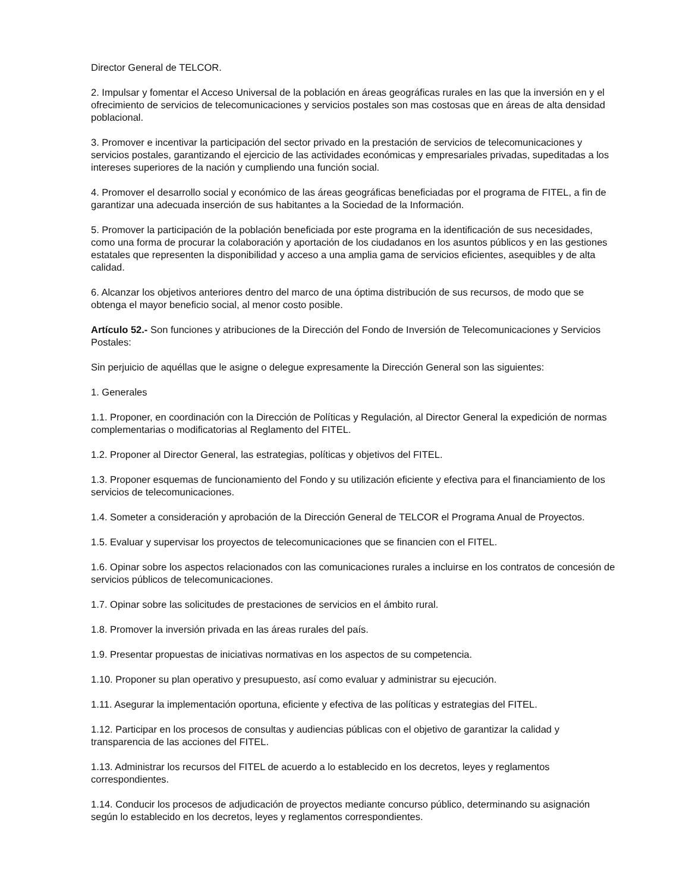Director General de TELCOR.
2. Impulsar y fomentar el Acceso Universal de la población en áreas geográficas rurales en las que la inversión en y el ofrecimiento de servicios de telecomunicaciones y servicios postales son mas costosas que en áreas de alta densidad poblacional.
3. Promover e incentivar la participación del sector privado en la prestación de servicios de telecomunicaciones y servicios postales, garantizando el ejercicio de las actividades económicas y empresariales privadas, supeditadas a los intereses superiores de la nación y cumpliendo una función social.
4. Promover el desarrollo social y económico de las áreas geográficas beneficiadas por el programa de FITEL, a fin de garantizar una adecuada inserción de sus habitantes a la Sociedad de la Información.
5. Promover la participación de la población beneficiada por este programa en la identificación de sus necesidades, como una forma de procurar la colaboración y aportación de los ciudadanos en los asuntos públicos y en las gestiones estatales que representen la disponibilidad y acceso a una amplia gama de servicios eficientes, asequibles y de alta calidad.
6. Alcanzar los objetivos anteriores dentro del marco de una óptima distribución de sus recursos, de modo que se obtenga el mayor beneficio social, al menor costo posible.
Artículo 52.- Son funciones y atribuciones de la Dirección del Fondo de Inversión de Telecomunicaciones y Servicios Postales:
Sin perjuicio de aquéllas que le asigne o delegue expresamente la Dirección General son las siguientes:
1. Generales
1.1. Proponer, en coordinación con la Dirección de Políticas y Regulación, al Director General la expedición de normas complementarias o modificatorias al Reglamento del FITEL.
1.2. Proponer al Director General, las estrategias, políticas y objetivos del FITEL.
1.3. Proponer esquemas de funcionamiento del Fondo y su utilización eficiente y efectiva para el financiamiento de los servicios de telecomunicaciones.
1.4. Someter a consideración y aprobación de la Dirección General de TELCOR el Programa Anual de Proyectos.
1.5. Evaluar y supervisar los proyectos de telecomunicaciones que se financien con el FITEL.
1.6. Opinar sobre los aspectos relacionados con las comunicaciones rurales a incluirse en los contratos de concesión de servicios públicos de telecomunicaciones.
1.7. Opinar sobre las solicitudes de prestaciones de servicios en el ámbito rural.
1.8. Promover la inversión privada en las áreas rurales del país.
1.9. Presentar propuestas de iniciativas normativas en los aspectos de su competencia.
1.10. Proponer su plan operativo y presupuesto, así como evaluar y administrar su ejecución.
1.11. Asegurar la implementación oportuna, eficiente y efectiva de las políticas y estrategias del FITEL.
1.12. Participar en los procesos de consultas y audiencias públicas con el objetivo de garantizar la calidad y transparencia de las acciones del FITEL.
1.13. Administrar los recursos del FITEL de acuerdo a lo establecido en los decretos, leyes y reglamentos correspondientes.
1.14. Conducir los procesos de adjudicación de proyectos mediante concurso público, determinando su asignación según lo establecido en los decretos, leyes y reglamentos correspondientes.